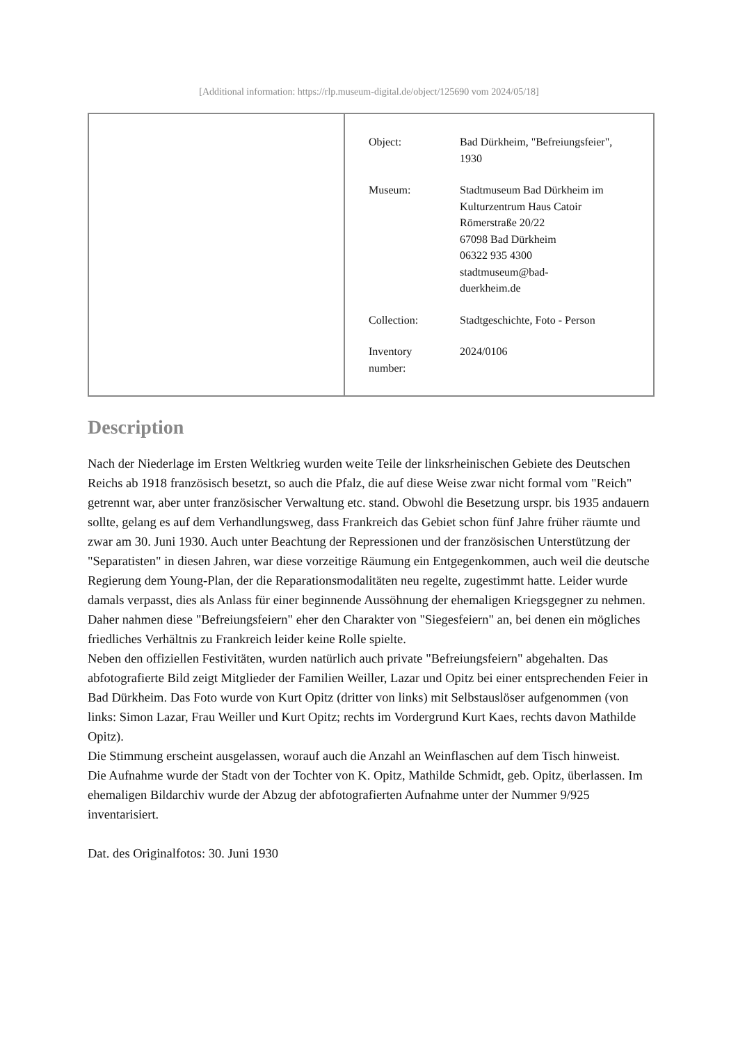[Additional information: https://rlp.museum-digital.de/object/125690 vom 2024/05/18]
| Object: | Bad Dürkheim, "Befreiungsfeier", 1930 |
| Museum: | Stadtmuseum Bad Dürkheim im Kulturzentrum Haus Catoir Römerstraße 20/22 67098 Bad Dürkheim 06322 935 4300 stadtmuseum@bad- duerkheim.de |
| Collection: | Stadtgeschichte, Foto - Person |
| Inventory number: | 2024/0106 |
Description
Nach der Niederlage im Ersten Weltkrieg wurden weite Teile der linksrheinischen Gebiete des Deutschen Reichs ab 1918 französisch besetzt, so auch die Pfalz, die auf diese Weise zwar nicht formal vom "Reich" getrennt war, aber unter französischer Verwaltung etc. stand. Obwohl die Besetzung urspr. bis 1935 andauern sollte, gelang es auf dem Verhandlungsweg, dass Frankreich das Gebiet schon fünf Jahre früher räumte und zwar am 30. Juni 1930. Auch unter Beachtung der Repressionen und der französischen Unterstützung der "Separatisten" in diesen Jahren, war diese vorzeitige Räumung ein Entgegenkommen, auch weil die deutsche Regierung dem Young-Plan, der die Reparationsmodalitäten neu regelte, zugestimmt hatte. Leider wurde damals verpasst, dies als Anlass für einer beginnende Aussöhnung der ehemaligen Kriegsgegner zu nehmen. Daher nahmen diese "Befreiungsfeiern" eher den Charakter von "Siegesfeiern" an, bei denen ein mögliches friedliches Verhältnis zu Frankreich leider keine Rolle spielte.
Neben den offiziellen Festivitäten, wurden natürlich auch private "Befreiungsfeiern" abgehalten. Das abfotografierte Bild zeigt Mitglieder der Familien Weiller, Lazar und Opitz bei einer entsprechenden Feier in Bad Dürkheim. Das Foto wurde von Kurt Opitz (dritter von links) mit Selbstauslöser aufgenommen (von links: Simon Lazar, Frau Weiller und Kurt Opitz; rechts im Vordergrund Kurt Kaes, rechts davon Mathilde Opitz).
Die Stimmung erscheint ausgelassen, worauf auch die Anzahl an Weinflaschen auf dem Tisch hinweist.
Die Aufnahme wurde der Stadt von der Tochter von K. Opitz, Mathilde Schmidt, geb. Opitz, überlassen. Im ehemaligen Bildarchiv wurde der Abzug der abfotografierten Aufnahme unter der Nummer 9/925 inventarisiert.
Dat. des Originalfotos: 30. Juni 1930